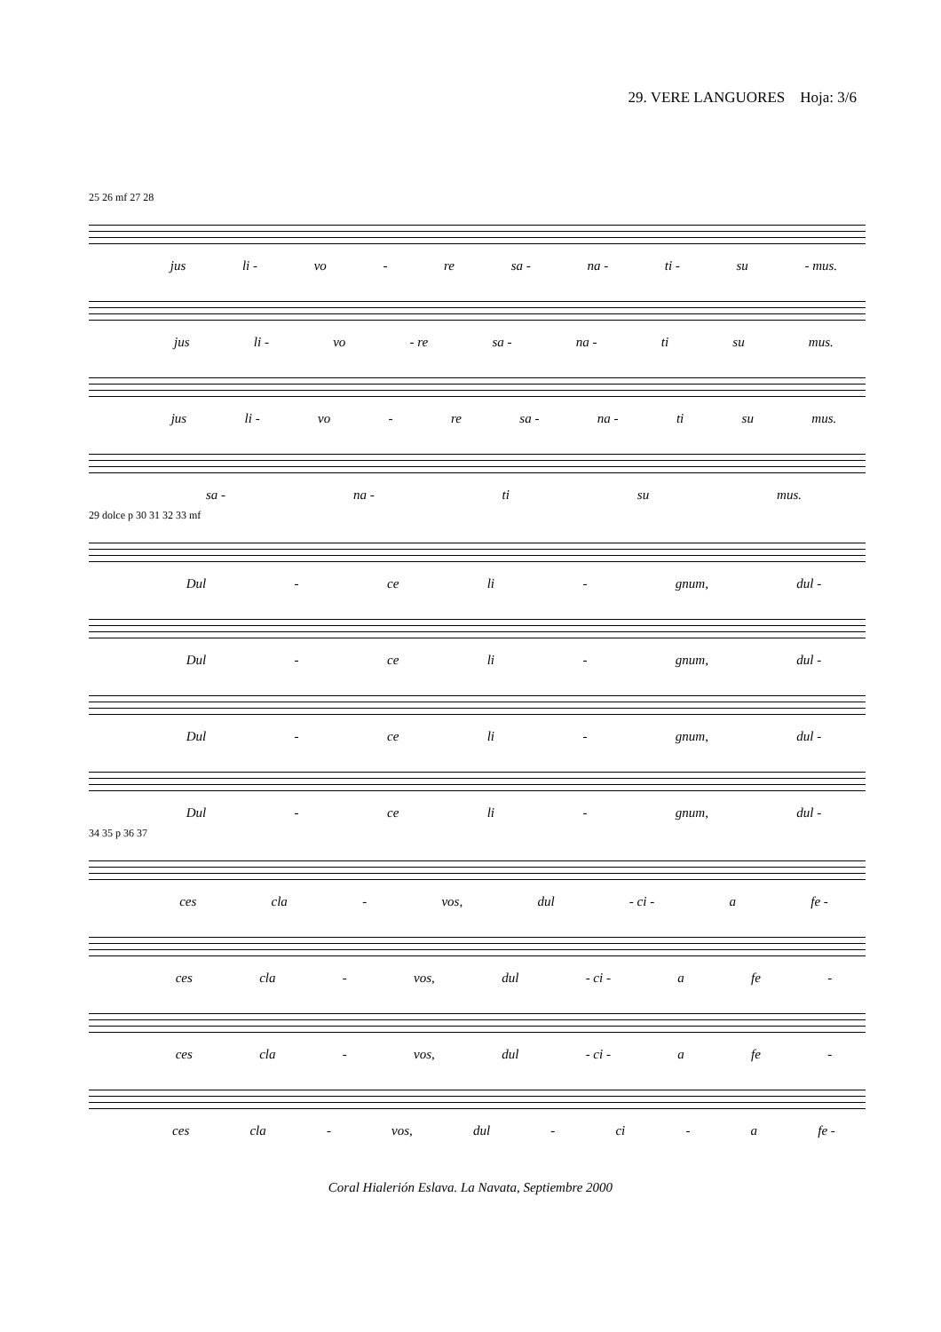29. VERE LANGUORES Hoja: 3/6
25 26 mf 27 28
jus li - vo - re sa - na - ti - su - mus.
jus li - vo - re sa - na - ti su mus.
jus li - vo - re sa - na - ti su mus.
sa - na - ti su mus.
29 dolce p 30 31 32 33 mf
Dul - ce li - gnum, dul -
Dul - ce li - gnum, dul -
Dul - ce li - gnum, dul -
Dul - ce li - gnum, dul -
34 35 p 36 37
ces cla - vos, dul - ci - a fe -
ces cla - vos, dul - ci - a fe -
ces cla - vos, dul - ci - a fe -
ces cla - vos, dul - ci - a fe -
Coral Hialerión Eslava. La Navata, Septiembre 2000